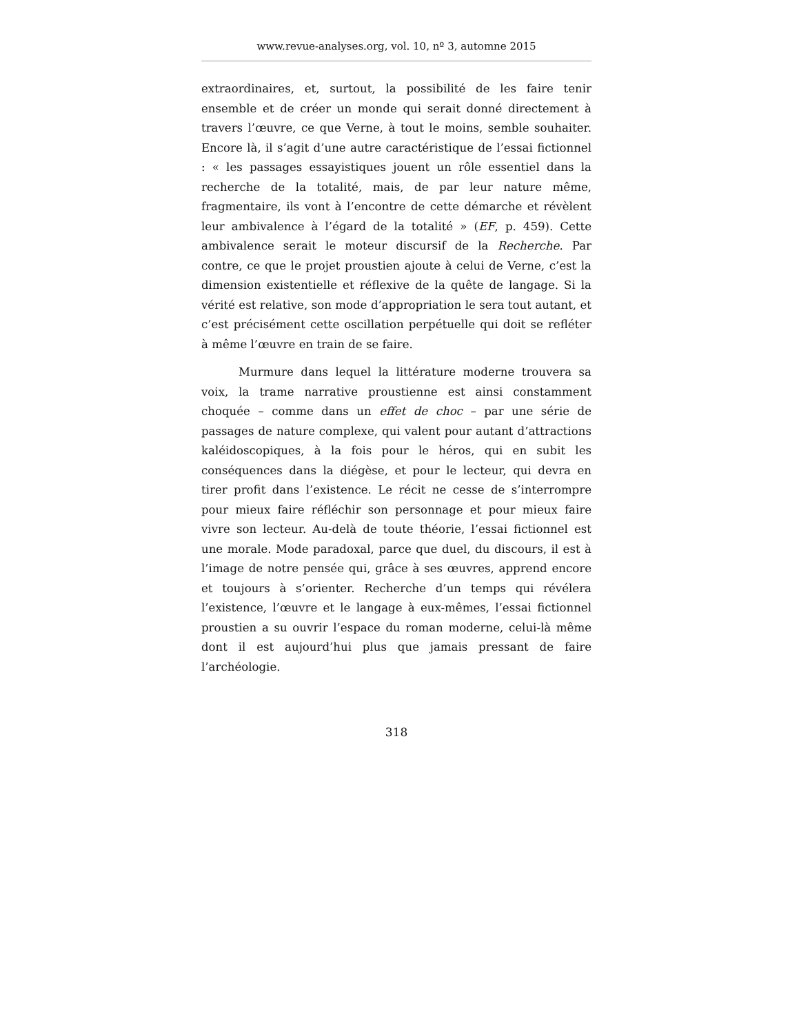www.revue-analyses.org, vol. 10, nº 3, automne 2015
extraordinaires, et, surtout, la possibilité de les faire tenir ensemble et de créer un monde qui serait donné directement à travers l’œuvre, ce que Verne, à tout le moins, semble souhaiter. Encore là, il s’agit d’une autre caractéristique de l’essai fictionnel : « les passages essayistiques jouent un rôle essentiel dans la recherche de la totalité, mais, de par leur nature même, fragmentaire, ils vont à l’encontre de cette démarche et révèlent leur ambivalence à l’égard de la totalité » (EF, p. 459). Cette ambivalence serait le moteur discursif de la Recherche. Par contre, ce que le projet proustien ajoute à celui de Verne, c’est la dimension existentielle et réflexive de la quête de langage. Si la vérité est relative, son mode d’appropriation le sera tout autant, et c’est précisément cette oscillation perpétuelle qui doit se refléter à même l’œuvre en train de se faire.
Murmure dans lequel la littérature moderne trouvera sa voix, la trame narrative proustienne est ainsi constamment choquée – comme dans un effet de choc – par une série de passages de nature complexe, qui valent pour autant d’attractions kaléidoscopiques, à la fois pour le héros, qui en subit les conséquences dans la diégèse, et pour le lecteur, qui devra en tirer profit dans l’existence. Le récit ne cesse de s’interrompre pour mieux faire réfléchir son personnage et pour mieux faire vivre son lecteur. Au-delà de toute théorie, l’essai fictionnel est une morale. Mode paradoxal, parce que duel, du discours, il est à l’image de notre pensée qui, grâce à ses œuvres, apprend encore et toujours à s’orienter. Recherche d’un temps qui révélera l’existence, l’œuvre et le langage à eux-mêmes, l’essai fictionnel proustien a su ouvrir l’espace du roman moderne, celui-là même dont il est aujourd’hui plus que jamais pressant de faire l’archéologie.
318